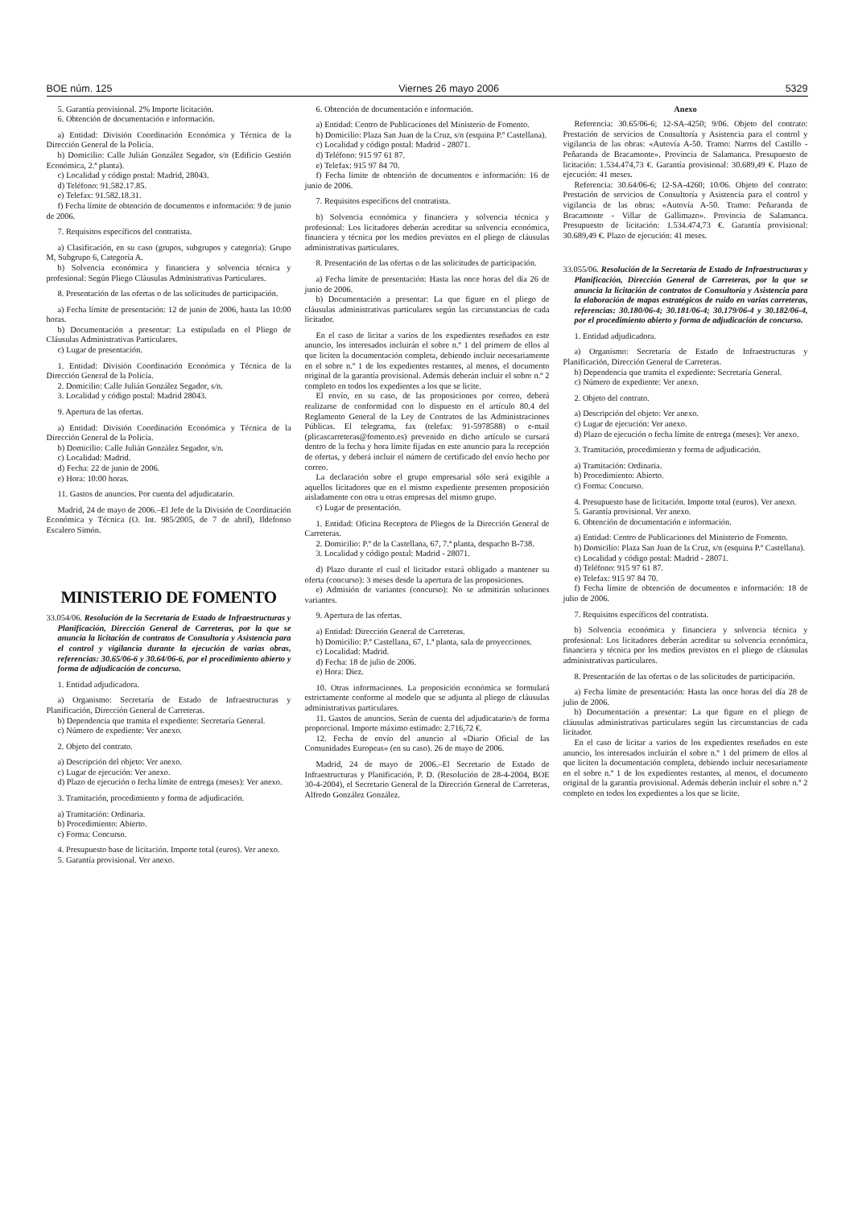BOE núm. 125 Viernes 26 mayo 2006 5329
5. Garantía provisional. 2% Importe licitación.
6. Obtención de documentación e información.
a) Entidad: División Coordinación Económica y Técnica de la Dirección General de la Policía.
b) Domicilio: Calle Julián González Segador, s/n (Edificio Gestión Económica, 2.ª planta).
c) Localidad y código postal: Madrid, 28043.
d) Teléfono: 91.582.17.85.
e) Telefax: 91.582.18.31.
f) Fecha límite de obtención de documentos e información: 9 de junio de 2006.
7. Requisitos específicos del contratista.
a) Clasificación, en su caso (grupos, subgrupos y categoría): Grupo M, Subgrupo 6, Categoría A.
b) Solvencia económica y financiera y solvencia técnica y profesional: Según Pliego Cláusulas Administrativas Particulares.
8. Presentación de las ofertas o de las solicitudes de participación.
a) Fecha límite de presentación: 12 de junio de 2006, hasta las 10:00 horas.
b) Documentación a presentar: La estipulada en el Pliego de Cláusulas Administrativas Particulares.
c) Lugar de presentación.
1. Entidad: División Coordinación Económica y Técnica de la Dirección General de la Policía.
2. Domicilio: Calle Julián González Segador, s/n.
3. Localidad y código postal: Madrid 28043.
9. Apertura de las ofertas.
a) Entidad: División Coordinación Económica y Técnica de la Dirección General de la Policía.
b) Domicilio: Calle Julián González Segador, s/n.
c) Localidad: Madrid.
d) Fecha: 22 de junio de 2006.
e) Hora: 10:00 horas.
11. Gastos de anuncios. Por cuenta del adjudicatario.
Madrid, 24 de mayo de 2006.–El Jefe de la División de Coordinación Económica y Técnica (O. Int. 985/2005, de 7 de abril), Ildefonso Escalero Simón.
MINISTERIO DE FOMENTO
33.054/06. Resolución de la Secretaría de Estado de Infraestructuras y Planificación, Dirección General de Carreteras, por la que se anuncia la licitación de contratos de Consultoría y Asistencia para el control y vigilancia durante la ejecución de varias obras, referencias: 30.65/06-6 y 30.64/06-6, por el procedimiento abierto y forma de adjudicación de concurso.
1. Entidad adjudicadora.
a) Organismo: Secretaría de Estado de Infraestructuras y Planificación, Dirección General de Carreteras.
b) Dependencia que tramita el expediente: Secretaría General.
c) Número de expediente: Ver anexo.
2. Objeto del contrato.
a) Descripción del objeto: Ver anexo.
c) Lugar de ejecución: Ver anexo.
d) Plazo de ejecución o fecha límite de entrega (meses): Ver anexo.
3. Tramitación, procedimiento y forma de adjudicación.
a) Tramitación: Ordinaria.
b) Procedimiento: Abierto.
c) Forma: Concurso.
4. Presupuesto base de licitación. Importe total (euros). Ver anexo.
5. Garantía provisional. Ver anexo.
6. Obtención de documentación e información.
a) Entidad: Centro de Publicaciones del Ministerio de Fomento.
b) Domicilio: Plaza San Juan de la Cruz, s/n (esquina P.º Castellana).
c) Localidad y código postal: Madrid - 28071.
d) Teléfono: 915 97 61 87.
e) Telefax: 915 97 84 70.
f) Fecha límite de obtención de documentos e información: 16 de junio de 2006.
7. Requisitos específicos del contratista.
b) Solvencia económica y financiera y solvencia técnica y profesional: Los licitadores deberán acreditar su solvencia económica, financiera y técnica por los medios previstos en el pliego de cláusulas administrativas particulares.
8. Presentación de las ofertas o de las solicitudes de participación.
a) Fecha límite de presentación: Hasta las once horas del día 26 de junio de 2006.
b) Documentación a presentar: La que figure en el pliego de cláusulas administrativas particulares según las circunstancias de cada licitador.
En el caso de licitar a varios de los expedientes reseñados en este anuncio, los interesados incluirán el sobre n.º 1 del primero de ellos al que liciten la documentación completa, debiendo incluir necesariamente en el sobre n.º 1 de los expedientes restantes, al menos, el documento original de la garantía provisional. Además deberán incluir el sobre n.º 2 completo en todos los expedientes a los que se licite.
El envío, en su caso, de las proposiciones por correo, deberá realizarse de conformidad con lo dispuesto en el artículo 80.4 del Reglamento General de la Ley de Contratos de las Administraciones Públicas. El telegrama, fax (telefax: 91-5978588) o e-mail (plicascarreteras@fomento.es) prevenido en dicho artículo se cursará dentro de la fecha y hora límite fijadas en este anuncio para la recepción de ofertas, y deberá incluir el número de certificado del envío hecho por correo.
La declaración sobre el grupo empresarial sólo será exigible a aquellos licitadores que en el mismo expediente presenten proposición aisladamente con otra u otras empresas del mismo grupo.
c) Lugar de presentación.
1. Entidad: Oficina Receptora de Pliegos de la Dirección General de Carreteras.
2. Domicilio: P.º de la Castellana, 67, 7.ª planta, despacho B-738.
3. Localidad y código postal: Madrid - 28071.
d) Plazo durante el cual el licitador estará obligado a mantener su oferta (concurso): 3 meses desde la apertura de las proposiciones.
e) Admisión de variantes (concurso): No se admitirán soluciones variantes.
9. Apertura de las ofertas.
a) Entidad: Dirección General de Carreteras.
b) Domicilio: P.º Castellana, 67, 1.ª planta, sala de proyecciones.
c) Localidad: Madrid.
d) Fecha: 18 de julio de 2006.
e) Hora: Diez.
10. Otras informaciones. La proposición económica se formulará estrictamente conforme al modelo que se adjunta al pliego de cláusulas administrativas particulares.
11. Gastos de anuncios. Serán de cuenta del adjudicatario/s de forma proporcional. Importe máximo estimado: 2.716,72 €.
12. Fecha de envío del anuncio al «Diario Oficial de las Comunidades Europeas» (en su caso). 26 de mayo de 2006.
Madrid, 24 de mayo de 2006.–El Secretario de Estado de Infraestructuras y Planificación, P. D. (Resolución de 28-4-2004, BOE 30-4-2004), el Secretario General de la Dirección General de Carreteras, Alfredo González González.
Anexo
Referencia: 30.65/06-6; 12-SA-4250; 9/06. Objeto del contrato: Prestación de servicios de Consultoría y Asistencia para el control y vigilancia de las obras: «Autovía A-50. Tramo: Narros del Castillo - Peñaranda de Bracamonte». Provincia de Salamanca. Presupuesto de licitación: 1.534.474,73 €. Garantía provisional: 30.689,49 €. Plazo de ejecución: 41 meses.
Referencia: 30.64/06-6; 12-SA-4260; 10/06. Objeto del contrato: Prestación de servicios de Consultoría y Asistencia para el control y vigilancia de las obras: «Autovía A-50. Tramo: Peñaranda de Bracamonte - Villar de Gallimazo». Provincia de Salamanca. Presupuesto de licitación: 1.534.474,73 €. Garantía provisional: 30.689,49 €. Plazo de ejecución: 41 meses.
33.055/06. Resolución de la Secretaría de Estado de Infraestructuras y Planificación, Dirección General de Carreteras, por la que se anuncia la licitación de contratos de Consultoría y Asistencia para la elaboración de mapas estratégicos de ruido en varias carreteras, referencias: 30.180/06-4; 30.181/06-4; 30.179/06-4 y 30.182/06-4, por el procedimiento abierto y forma de adjudicación de concurso.
1. Entidad adjudicadora.
a) Organismo: Secretaría de Estado de Infraestructuras y Planificación, Dirección General de Carreteras.
b) Dependencia que tramita el expediente: Secretaría General.
c) Número de expediente: Ver anexo.
2. Objeto del contrato.
a) Descripción del objeto: Ver anexo.
c) Lugar de ejecución: Ver anexo.
d) Plazo de ejecución o fecha límite de entrega (meses): Ver anexo.
3. Tramitación, procedimiento y forma de adjudicación.
a) Tramitación: Ordinaria.
b) Procedimiento: Abierto.
c) Forma: Concurso.
4. Presupuesto base de licitación. Importe total (euros). Ver anexo.
5. Garantía provisional. Ver anexo.
6. Obtención de documentación e información.
a) Entidad: Centro de Publicaciones del Ministerio de Fomento.
b) Domicilio: Plaza San Juan de la Cruz, s/n (esquina P.º Castellana).
c) Localidad y código postal: Madrid - 28071.
d) Teléfono: 915 97 61 87.
e) Telefax: 915 97 84 70.
f) Fecha límite de obtención de documentos e información: 18 de julio de 2006.
7. Requisitos específicos del contratista.
b) Solvencia económica y financiera y solvencia técnica y profesional: Los licitadores deberán acreditar su solvencia económica, financiera y técnica por los medios previstos en el pliego de cláusulas administrativas particulares.
8. Presentación de las ofertas o de las solicitudes de participación.
a) Fecha límite de presentación: Hasta las once horas del día 28 de julio de 2006.
b) Documentación a presentar: La que figure en el pliego de cláusulas administrativas particulares según las circunstancias de cada licitador.
En el caso de licitar a varios de los expedientes reseñados en este anuncio, los interesados incluirán el sobre n.º 1 del primero de ellos al que liciten la documentación completa, debiendo incluir necesariamente en el sobre n.º 1 de los expedientes restantes, al menos, el documento original de la garantía provisional. Además deberán incluir el sobre n.º 2 completo en todos los expedientes a los que se licite.